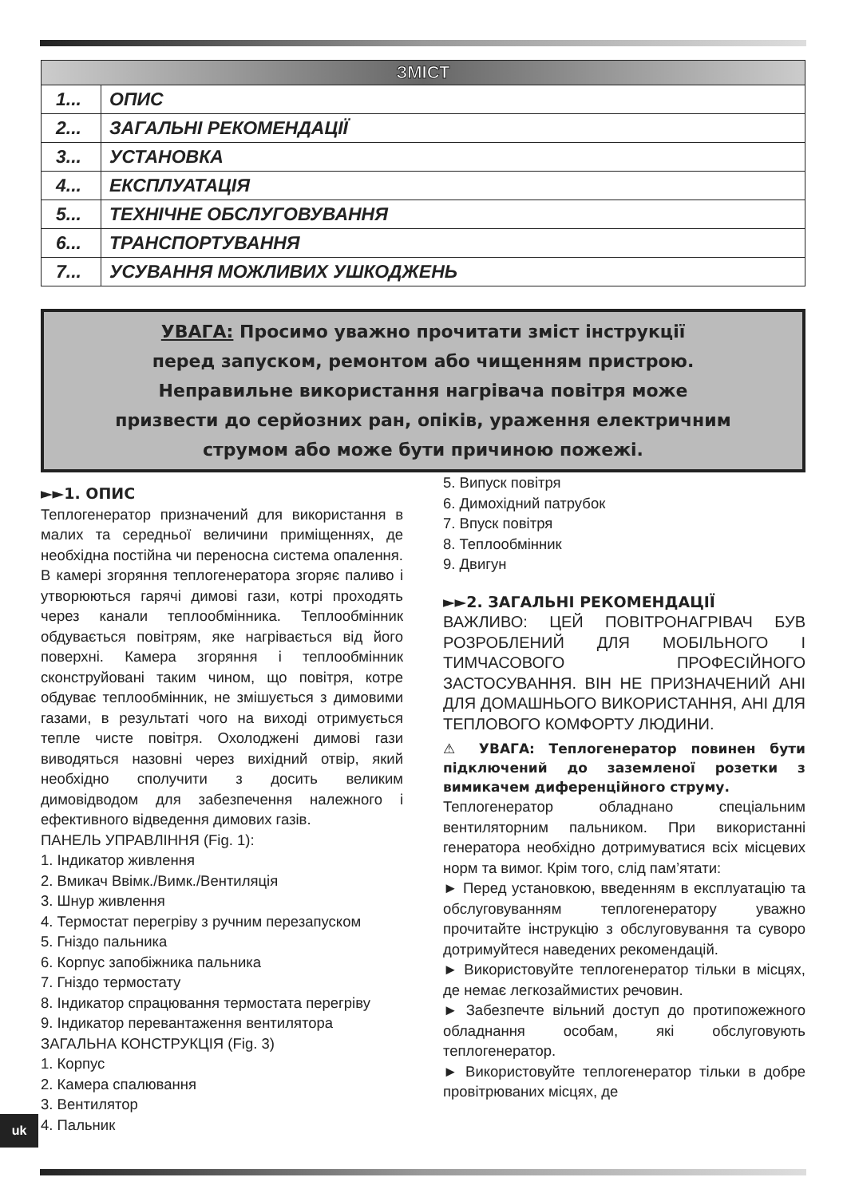| ЗМІСТ | |
| --- | --- |
| 1... | ОПИС |
| 2... | ЗАГАЛЬНІ РЕКОМЕНДАЦІЇ |
| 3... | УСТАНОВКА |
| 4... | ЕКСПЛУАТАЦІЯ |
| 5... | ТЕХНІЧНЕ ОБСЛУГОВУВАННЯ |
| 6... | ТРАНСПОРТУВАННЯ |
| 7... | УСУВАННЯ МОЖЛИВИХ УШКОДЖЕНЬ |
УВАГА: Просимо уважно прочитати зміст інструкції
перед запуском, ремонтом або чищенням пристрою.
Неправильне використання нагрівача повітря може
призвести до серйозних ран, опіків, ураження електричним
струмом або може бути причиною пожежі.
►►1. ОПИС
Теплогенератор призначений для використання в малих та середньої величини приміщеннях, де необхідна постійна чи переносна система опалення. В камері згоряння теплогенератора згоряє паливо і утворюються гарячі димові гази, котрі проходять через канали теплообмінника. Теплообмінник обдувається повітрям, яке нагрівається від його поверхні. Камера згоряння і теплообмінник сконструйовані таким чином, що повітря, котре обдуває теплообмінник, не змішується з димовими газами, в результаті чого на виході отримується тепле чисте повітря. Охолоджені димові гази виводяться назовні через вихідний отвір, який необхідно сполучити з досить великим димовідводом для забезпечення належного і ефективного відведення димових газів.
ПАНЕЛЬ УПРАВЛІННЯ (Fig. 1):
1. Індикатор живлення
2. Вмикач Ввімк./Вимк./Вентиляція
3. Шнур живлення
4. Термостат перегріву з ручним перезапуском
5. Гніздо пальника
6. Корпус запобіжника пальника
7. Гніздо термостату
8. Індикатор спрацювання термостата перегріву
9. Індикатор перевантаження вентилятора
ЗАГАЛЬНА КОНСТРУКЦІЯ (Fig. 3)
1. Корпус
2. Камера спалювання
3. Вентилятор
4. Пальник
5. Випуск повітря
6. Димохідний патрубок
7. Впуск повітря
8. Теплообмінник
9. Двигун
►►2. ЗАГАЛЬНІ РЕКОМЕНДАЦІЇ
ВАЖЛИВО: ЦЕЙ ПОВІТРОНАГРІВАЧ БУВ РОЗРОБЛЕНИЙ ДЛЯ МОБІЛЬНОГО І ТИМЧАСОВОГО ПРОФЕСІЙНОГО ЗАСТОСУВАННЯ. ВІН НЕ ПРИЗНАЧЕНИЙ АНІ ДЛЯ ДОМАШНЬОГО ВИКОРИСТАННЯ, АНІ ДЛЯ ТЕПЛОВОГО КОМФОРТУ ЛЮДИНИ.
⚠ УВАГА: Теплогенератор повинен бути підключений до заземленої розетки з вимикачем диференційного струму.
Теплогенератор обладнано спеціальним вентиляторним пальником. При використанні генератора необхідно дотримуватися всіх місцевих норм та вимог. Крім того, слід пам’ятати:
► Перед установкою, введенням в експлуатацію та обслуговуванням теплогенератору уважно прочитайте інструкцію з обслуговування та суворо дотримуйтеся наведених рекомендацій.
► Використовуйте теплогенератор тільки в місцях, де немає легкозаймистих речовин.
► Забезпечте вільний доступ до протипожежного обладнання особам, які обслуговують теплогенератор.
► Використовуйте теплогенератор тільки в добре провітрюваних місцях, де
uk